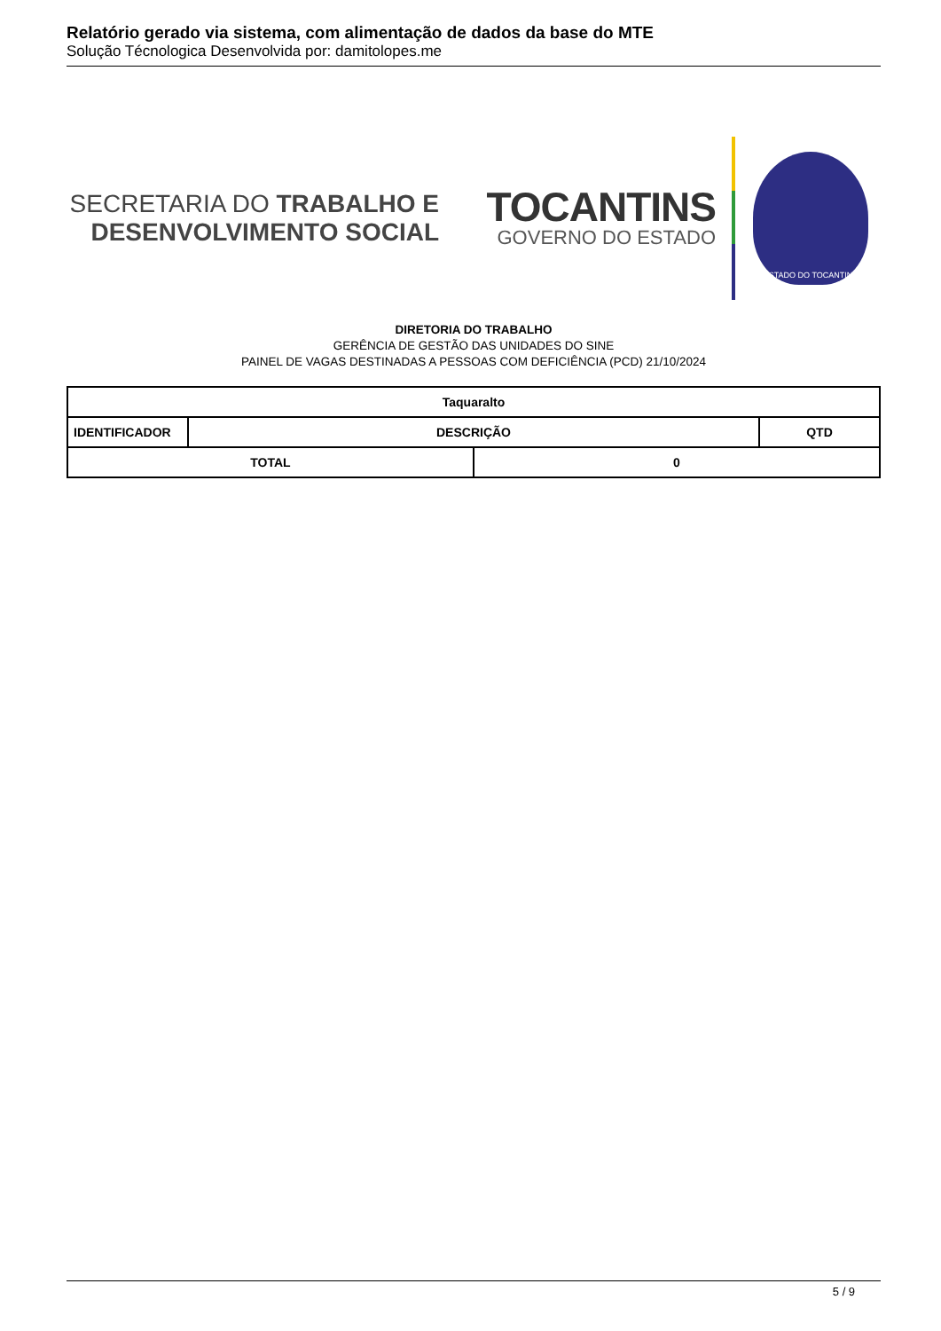Relatório gerado via sistema, com alimentação de dados da base do MTE
Solução Técnologica Desenvolvida por: damitolopes.me
SECRETARIA DO TRABALHO E
DESENVOLVIMENTO SOCIAL
TOCANTINS
GOVERNO DO ESTADO
ESTADO DO TOCANTINS
DIRETORIA DO TRABALHO
GERÊNCIA DE GESTÃO DAS UNIDADES DO SINE
PAINEL DE VAGAS DESTINADAS A PESSOAS COM DEFICIÊNCIA (PCD) 21/10/2024
| Taquaralto | | | |
| --- | --- | --- | --- |
| IDENTIFICADOR | DESCRIÇÃO | | QTD |
| TOTAL | | 0 | |
5 / 9